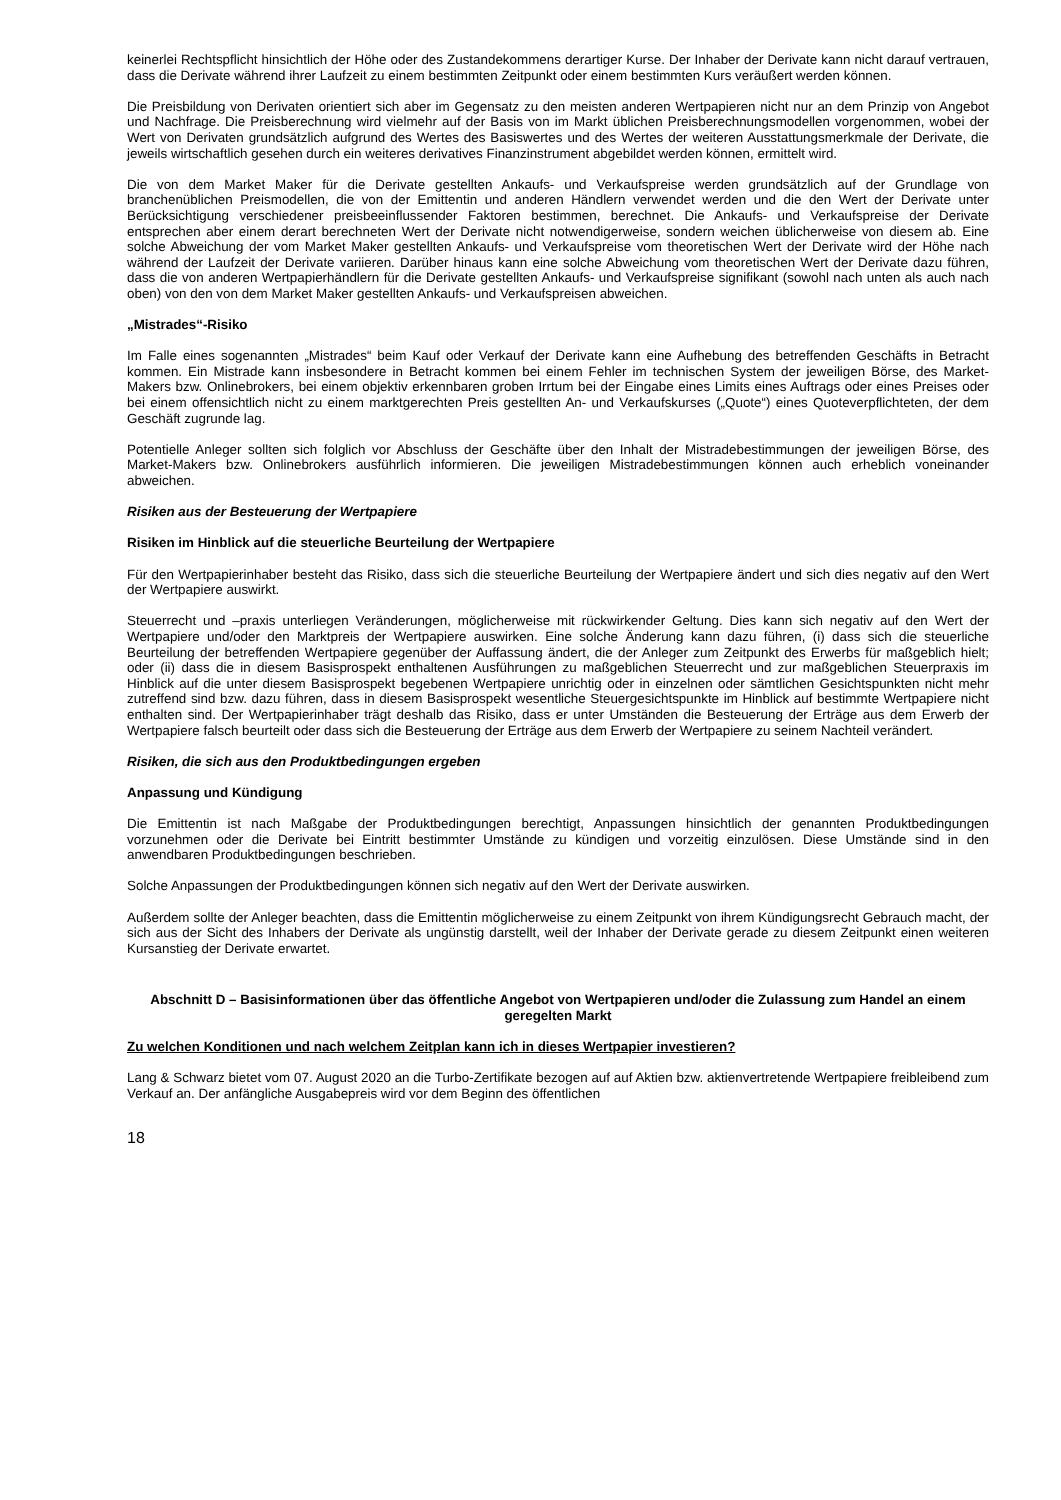keinerlei Rechtspflicht hinsichtlich der Höhe oder des Zustandekommens derartiger Kurse. Der Inhaber der Derivate kann nicht darauf vertrauen, dass die Derivate während ihrer Laufzeit zu einem bestimmten Zeitpunkt oder einem bestimmten Kurs veräußert werden können.
Die Preisbildung von Derivaten orientiert sich aber im Gegensatz zu den meisten anderen Wertpapieren nicht nur an dem Prinzip von Angebot und Nachfrage. Die Preisberechnung wird vielmehr auf der Basis von im Markt üblichen Preisberechnungsmodellen vorgenommen, wobei der Wert von Derivaten grundsätzlich aufgrund des Wertes des Basiswertes und des Wertes der weiteren Ausstattungsmerkmale der Derivate, die jeweils wirtschaftlich gesehen durch ein weiteres derivatives Finanzinstrument abgebildet werden können, ermittelt wird.
Die von dem Market Maker für die Derivate gestellten Ankaufs- und Verkaufspreise werden grundsätzlich auf der Grundlage von branchenüblichen Preismodellen, die von der Emittentin und anderen Händlern verwendet werden und die den Wert der Derivate unter Berücksichtigung verschiedener preisbeeinflussender Faktoren bestimmen, berechnet. Die Ankaufs- und Verkaufspreise der Derivate entsprechen aber einem derart berechneten Wert der Derivate nicht notwendigerweise, sondern weichen üblicherweise von diesem ab. Eine solche Abweichung der vom Market Maker gestellten Ankaufs- und Verkaufspreise vom theoretischen Wert der Derivate wird der Höhe nach während der Laufzeit der Derivate variieren. Darüber hinaus kann eine solche Abweichung vom theoretischen Wert der Derivate dazu führen, dass die von anderen Wertpapierhändlern für die Derivate gestellten Ankaufs- und Verkaufspreise signifikant (sowohl nach unten als auch nach oben) von den von dem Market Maker gestellten Ankaufs- und Verkaufspreisen abweichen.
„Mistrades“-Risiko
Im Falle eines sogenannten „Mistrades“ beim Kauf oder Verkauf der Derivate kann eine Aufhebung des betreffenden Geschäfts in Betracht kommen. Ein Mistrade kann insbesondere in Betracht kommen bei einem Fehler im technischen System der jeweiligen Börse, des Market-Makers bzw. Onlinebrokers, bei einem objektiv erkennbaren groben Irrtum bei der Eingabe eines Limits eines Auftrags oder eines Preises oder bei einem offensichtlich nicht zu einem marktgerechten Preis gestellten An- und Verkaufskurses („Quote“) eines Quoteverpflichteten, der dem Geschäft zugrunde lag.
Potentielle Anleger sollten sich folglich vor Abschluss der Geschäfte über den Inhalt der Mistradebestimmungen der jeweiligen Börse, des Market-Makers bzw. Onlinebrokers ausführlich informieren. Die jeweiligen Mistradebestimmungen können auch erheblich voneinander abweichen.
Risiken aus der Besteuerung der Wertpapiere
Risiken im Hinblick auf die steuerliche Beurteilung der Wertpapiere
Für den Wertpapierinhaber besteht das Risiko, dass sich die steuerliche Beurteilung der Wertpapiere ändert und sich dies negativ auf den Wert der Wertpapiere auswirkt.
Steuerrecht und –praxis unterliegen Veränderungen, möglicherweise mit rückwirkender Geltung. Dies kann sich negativ auf den Wert der Wertpapiere und/oder den Marktpreis der Wertpapiere auswirken. Eine solche Änderung kann dazu führen, (i) dass sich die steuerliche Beurteilung der betreffenden Wertpapiere gegenüber der Auffassung ändert, die der Anleger zum Zeitpunkt des Erwerbs für maßgeblich hielt; oder (ii) dass die in diesem Basisprospekt enthaltenen Ausführungen zu maßgeblichen Steuerrecht und zur maßgeblichen Steuerpraxis im Hinblick auf die unter diesem Basisprospekt begebenen Wertpapiere unrichtig oder in einzelnen oder sämtlichen Gesichtspunkten nicht mehr zutreffend sind bzw. dazu führen, dass in diesem Basisprospekt wesentliche Steuergesichtspunkte im Hinblick auf bestimmte Wertpapiere nicht enthalten sind. Der Wertpapierinhaber trägt deshalb das Risiko, dass er unter Umständen die Besteuerung der Erträge aus dem Erwerb der Wertpapiere falsch beurteilt oder dass sich die Besteuerung der Erträge aus dem Erwerb der Wertpapiere zu seinem Nachteil verändert.
Risiken, die sich aus den Produktbedingungen ergeben
Anpassung und Kündigung
Die Emittentin ist nach Maßgabe der Produktbedingungen berechtigt, Anpassungen hinsichtlich der genannten Produktbedingungen vorzunehmen oder die Derivate bei Eintritt bestimmter Umstände zu kündigen und vorzeitig einzulösen. Diese Umstände sind in den anwendbaren Produktbedingungen beschrieben.
Solche Anpassungen der Produktbedingungen können sich negativ auf den Wert der Derivate auswirken.
Außerdem sollte der Anleger beachten, dass die Emittentin möglicherweise zu einem Zeitpunkt von ihrem Kündigungsrecht Gebrauch macht, der sich aus der Sicht des Inhabers der Derivate als ungünstig darstellt, weil der Inhaber der Derivate gerade zu diesem Zeitpunkt einen weiteren Kursanstieg der Derivate erwartet.
Abschnitt D – Basisinformationen über das öffentliche Angebot von Wertpapieren und/oder die Zulassung zum Handel an einem geregelten Markt
Zu welchen Konditionen und nach welchem Zeitplan kann ich in dieses Wertpapier investieren?
Lang & Schwarz bietet vom 07. August 2020 an die Turbo-Zertifikate bezogen auf auf Aktien bzw. aktienvertretende Wertpapiere freibleibend zum Verkauf an. Der anfängliche Ausgabepreis wird vor dem Beginn des öffentlichen
18